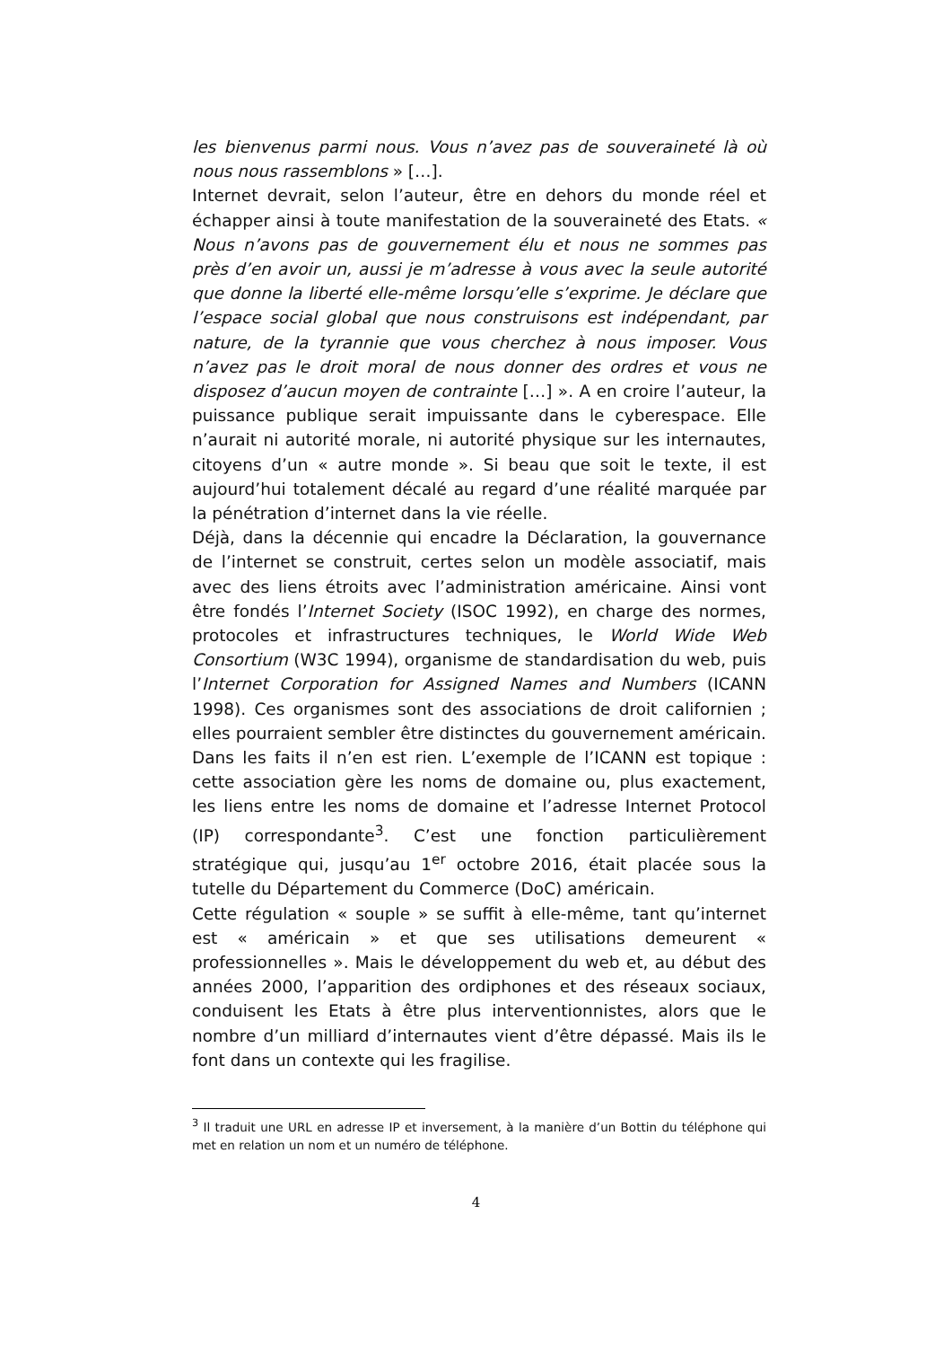les bienvenus parmi nous. Vous n’avez pas de souveraineté là où nous nous rassemblons » […].
Internet devrait, selon l’auteur, être en dehors du monde réel et échapper ainsi à toute manifestation de la souveraineté des Etats. « Nous n’avons pas de gouvernement élu et nous ne sommes pas près d’en avoir un, aussi je m’adresse à vous avec la seule autorité que donne la liberté elle-même lorsqu’elle s’exprime. Je déclare que l’espace social global que nous construisons est indépendant, par nature, de la tyrannie que vous cherchez à nous imposer. Vous n’avez pas le droit moral de nous donner des ordres et vous ne disposez d’aucun moyen de contrainte […] ». A en croire l’auteur, la puissance publique serait impuissante dans le cyberespace. Elle n’aurait ni autorité morale, ni autorité physique sur les internautes, citoyens d’un « autre monde ». Si beau que soit le texte, il est aujourd’hui totalement décalé au regard d’une réalité marquée par la pénétration d’internet dans la vie réelle.
Déjà, dans la décennie qui encadre la Déclaration, la gouvernance de l’internet se construit, certes selon un modèle associatif, mais avec des liens étroits avec l’administration américaine. Ainsi vont être fondés l’Internet Society (ISOC 1992), en charge des normes, protocoles et infrastructures techniques, le World Wide Web Consortium (W3C 1994), organisme de standardisation du web, puis l’Internet Corporation for Assigned Names and Numbers (ICANN 1998). Ces organismes sont des associations de droit californien ; elles pourraient sembler être distinctes du gouvernement américain. Dans les faits il n’en est rien. L’exemple de l’ICANN est topique : cette association gère les noms de domaine ou, plus exactement, les liens entre les noms de domaine et l’adresse Internet Protocol (IP) correspondante<sup>3</sup>. C’est une fonction particulièrement stratégique qui, jusqu’au 1<sup>er</sup> octobre 2016, était placée sous la tutelle du Département du Commerce (DoC) américain.
Cette régulation « souple » se suffit à elle-même, tant qu’internet est « américain » et que ses utilisations demeurent « professionnelles ». Mais le développement du web et, au début des années 2000, l’apparition des ordiphones et des réseaux sociaux, conduisent les Etats à être plus interventionnistes, alors que le nombre d’un milliard d’internautes vient d’être dépassé. Mais ils le font dans un contexte qui les fragilise.
<sup>3</sup> Il traduit une URL en adresse IP et inversement, à la manière d’un Bottin du téléphone qui met en relation un nom et un numéro de téléphone.
4